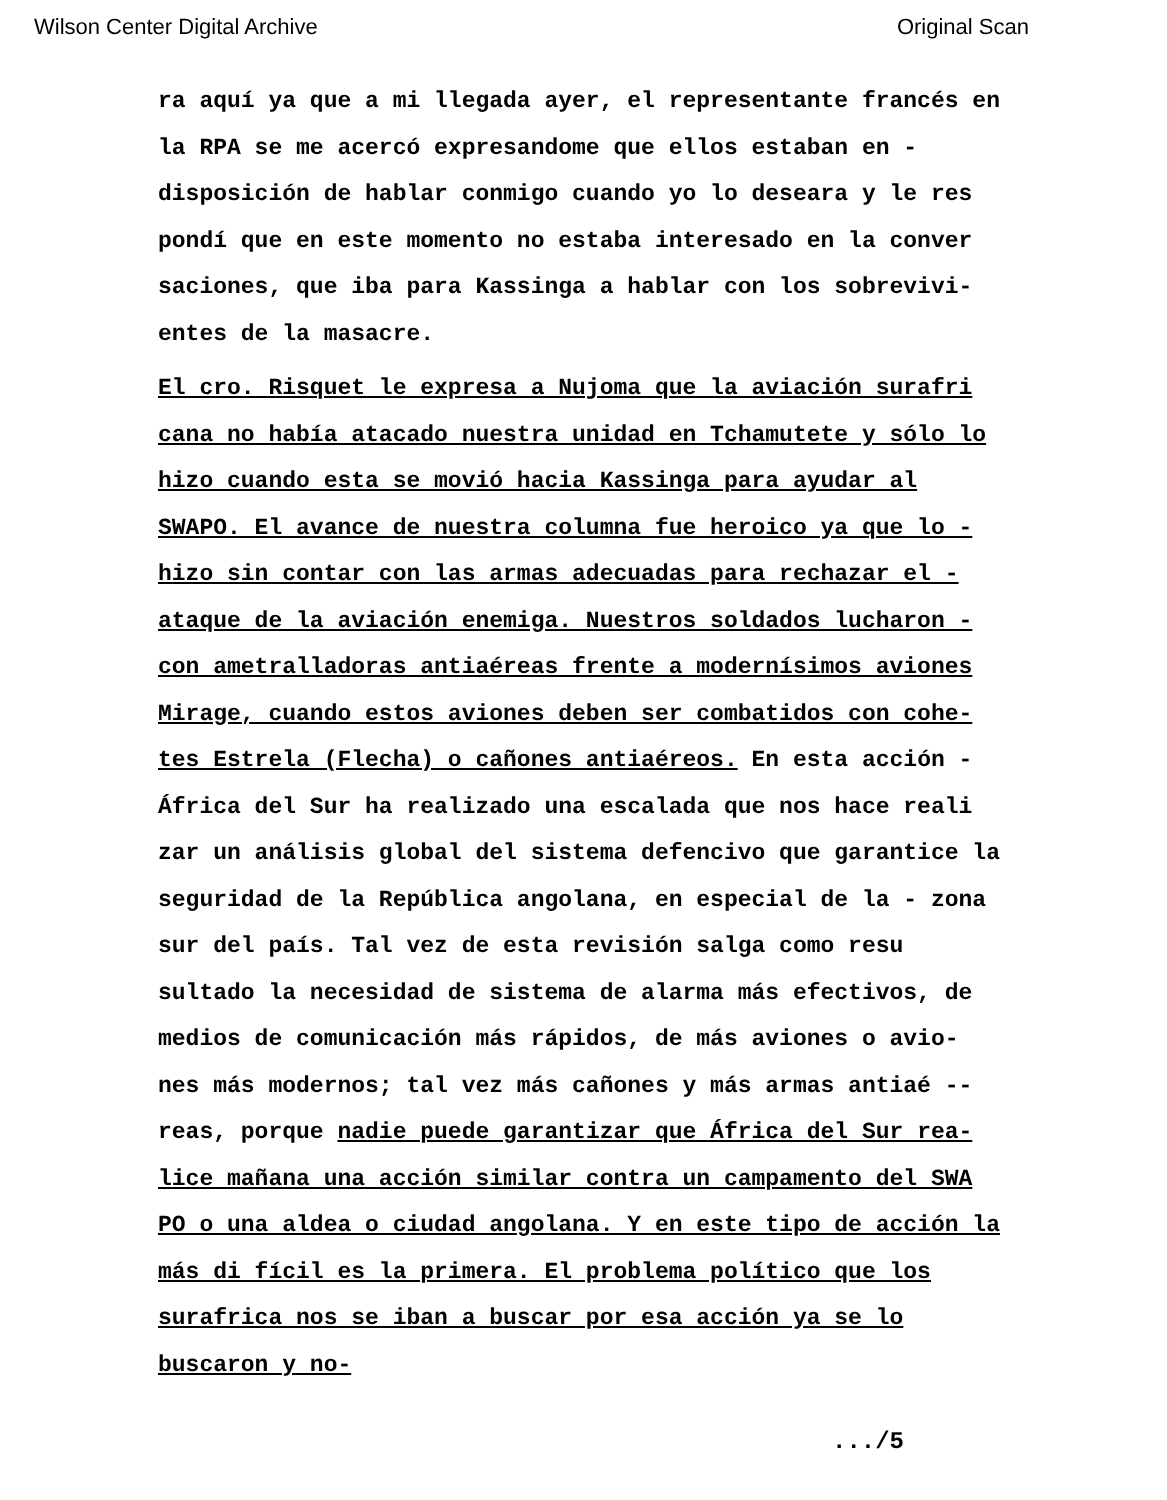Wilson Center Digital Archive Original Scan
ra aquí ya que a mi llegada ayer, el representante francés en la RPA se me acercó expresandome que ellos estaban en - disposición de hablar conmigo cuando yo lo deseara y le res pondí que en este momento no estaba interesado en la conver saciones, que iba para Kassinga a hablar con los sobrevivi- entes de la masacre.
El cro. Risquet le expresa a Nujoma que la aviación surafri cana no había atacado nuestra unidad en Tchamutete y sólo lo hizo cuando esta se movió hacia Kassinga para ayudar al SWAPO. El avance de nuestra columna fue heroico ya que lo - hizo sin contar con las armas adecuadas para rechazar el - ataque de la aviación enemiga. Nuestros soldados lucharon - con ametralladoras antiaéreas frente a modernísimos aviones Mirage, cuando estos aviones deben ser combatidos con cohe- tes Estrela (Flecha) o cañones antiaéreos. En esta acción - África del Sur ha realizado una escalada que nos hace reali zar un análisis global del sistema defencivo que garantice la seguridad de la República angolana, en especial de la - zona sur del país. Tal vez de esta revisión salga como resu sultado la necesidad de sistema de alarma más efectivos, de medios de comunicación más rápidos, de más aviones o avio- nes más modernos; tal vez más cañones y más armas antiaé -- reas, porque nadie puede garantizar que África del Sur rea- lice mañana una acción similar contra un campamento del SWA PO o una aldea o ciudad angolana. Y en este tipo de acción la más di fícil es la primera. El problema político que los surafrica nos se iban a buscar por esa acción ya se lo buscaron y no-
.../5